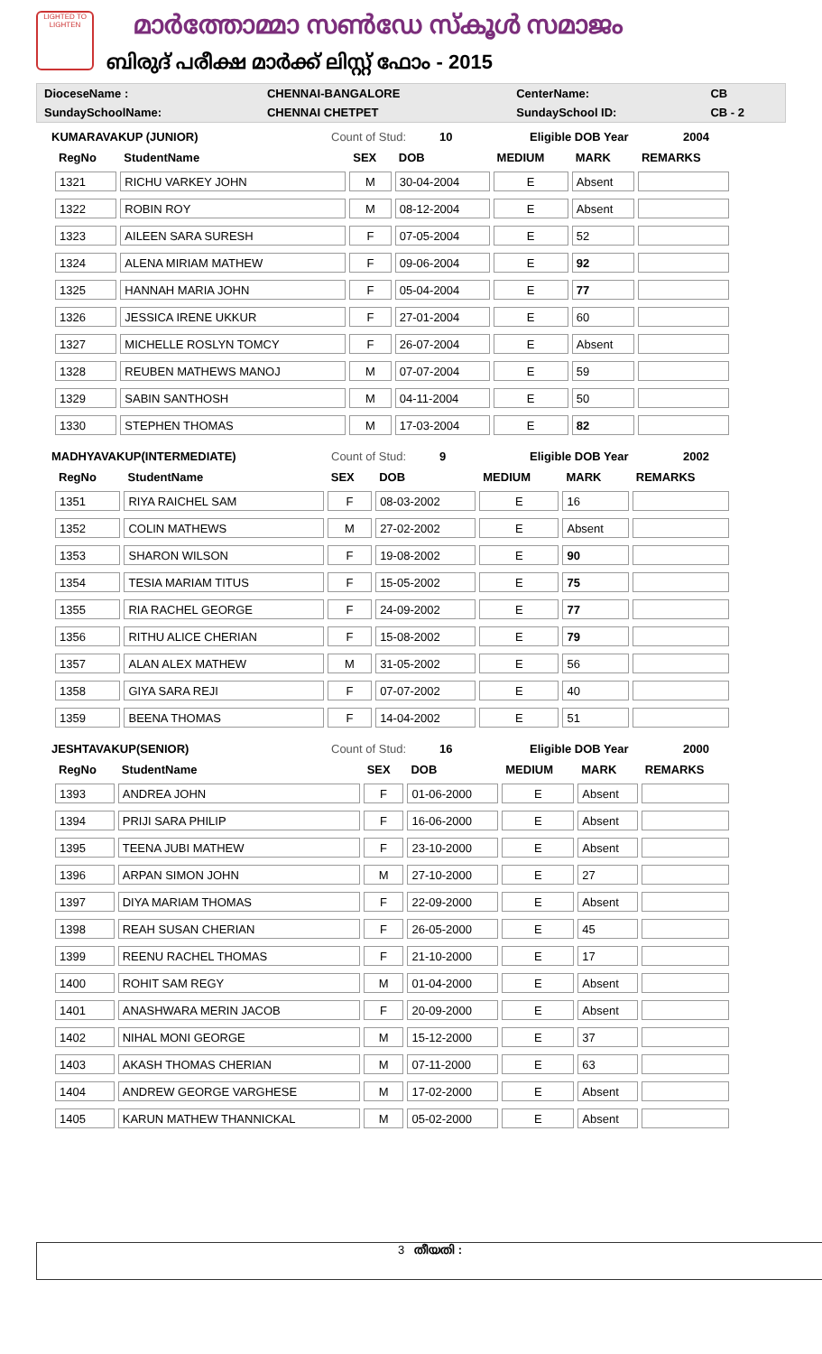LIGHTED TO LIGHTEN
മാർത്തോമ്മാ സൺഡേ സ്കൂൾ സമാജം
ബിരുദ് പരീക്ഷ മാർക്ക് ലിസ്റ്റ് ഫോം - 2015
| DioceseName : | CHENNAI-BANGALORE | CenterName: | CB |
| SundaySchoolName: | CHENNAI CHETPET | SundaySchool ID: | CB - 2 |
KUMARAVAKUP (JUNIOR) Count of Stud: 10 Eligible DOB Year 2004
| RegNo | StudentName | SEX | DOB | MEDIUM | MARK | REMARKS |
| --- | --- | --- | --- | --- | --- | --- |
| 1321 | RICHU VARKEY JOHN | M | 30-04-2004 | E | Absent | |
| 1322 | ROBIN ROY | M | 08-12-2004 | E | Absent | |
| 1323 | AILEEN SARA SURESH | F | 07-05-2004 | E | 52 | |
| 1324 | ALENA MIRIAM MATHEW | F | 09-06-2004 | E | 92 | |
| 1325 | HANNAH MARIA JOHN | F | 05-04-2004 | E | 77 | |
| 1326 | JESSICA IRENE UKKUR | F | 27-01-2004 | E | 60 | |
| 1327 | MICHELLE ROSLYN TOMCY | F | 26-07-2004 | E | Absent | |
| 1328 | REUBEN MATHEWS MANOJ | M | 07-07-2004 | E | 59 | |
| 1329 | SABIN SANTHOSH | M | 04-11-2004 | E | 50 | |
| 1330 | STEPHEN THOMAS | M | 17-03-2004 | E | 82 | |
MADHYAVAKUP(INTERMEDIATE) Count of Stud: 9 Eligible DOB Year 2002
| RegNo | StudentName | SEX | DOB | MEDIUM | MARK | REMARKS |
| --- | --- | --- | --- | --- | --- | --- |
| 1351 | RIYA RAICHEL SAM | F | 08-03-2002 | E | 16 | |
| 1352 | COLIN MATHEWS | M | 27-02-2002 | E | Absent | |
| 1353 | SHARON WILSON | F | 19-08-2002 | E | 90 | |
| 1354 | TESIA MARIAM TITUS | F | 15-05-2002 | E | 75 | |
| 1355 | RIA RACHEL GEORGE | F | 24-09-2002 | E | 77 | |
| 1356 | RITHU ALICE CHERIAN | F | 15-08-2002 | E | 79 | |
| 1357 | ALAN ALEX MATHEW | M | 31-05-2002 | E | 56 | |
| 1358 | GIYA SARA REJI | F | 07-07-2002 | E | 40 | |
| 1359 | BEENA THOMAS | F | 14-04-2002 | E | 51 | |
JESHTAVAKUP(SENIOR) Count of Stud: 16 Eligible DOB Year 2000
| RegNo | StudentName | SEX | DOB | MEDIUM | MARK | REMARKS |
| --- | --- | --- | --- | --- | --- | --- |
| 1393 | ANDREA JOHN | F | 01-06-2000 | E | Absent | |
| 1394 | PRIJI SARA PHILIP | F | 16-06-2000 | E | Absent | |
| 1395 | TEENA JUBI MATHEW | F | 23-10-2000 | E | Absent | |
| 1396 | ARPAN SIMON JOHN | M | 27-10-2000 | E | 27 | |
| 1397 | DIYA MARIAM THOMAS | F | 22-09-2000 | E | Absent | |
| 1398 | REAH SUSAN CHERIAN | F | 26-05-2000 | E | 45 | |
| 1399 | REENU RACHEL THOMAS | F | 21-10-2000 | E | 17 | |
| 1400 | ROHIT SAM REGY | M | 01-04-2000 | E | Absent | |
| 1401 | ANASHWARA MERIN JACOB | F | 20-09-2000 | E | Absent | |
| 1402 | NIHAL MONI GEORGE | M | 15-12-2000 | E | 37 | |
| 1403 | AKASH THOMAS CHERIAN | M | 07-11-2000 | E | 63 | |
| 1404 | ANDREW GEORGE VARGHESE | M | 17-02-2000 | E | Absent | |
| 1405 | KARUN MATHEW THANNICKAL | M | 05-02-2000 | E | Absent | |
3 തീയതി :